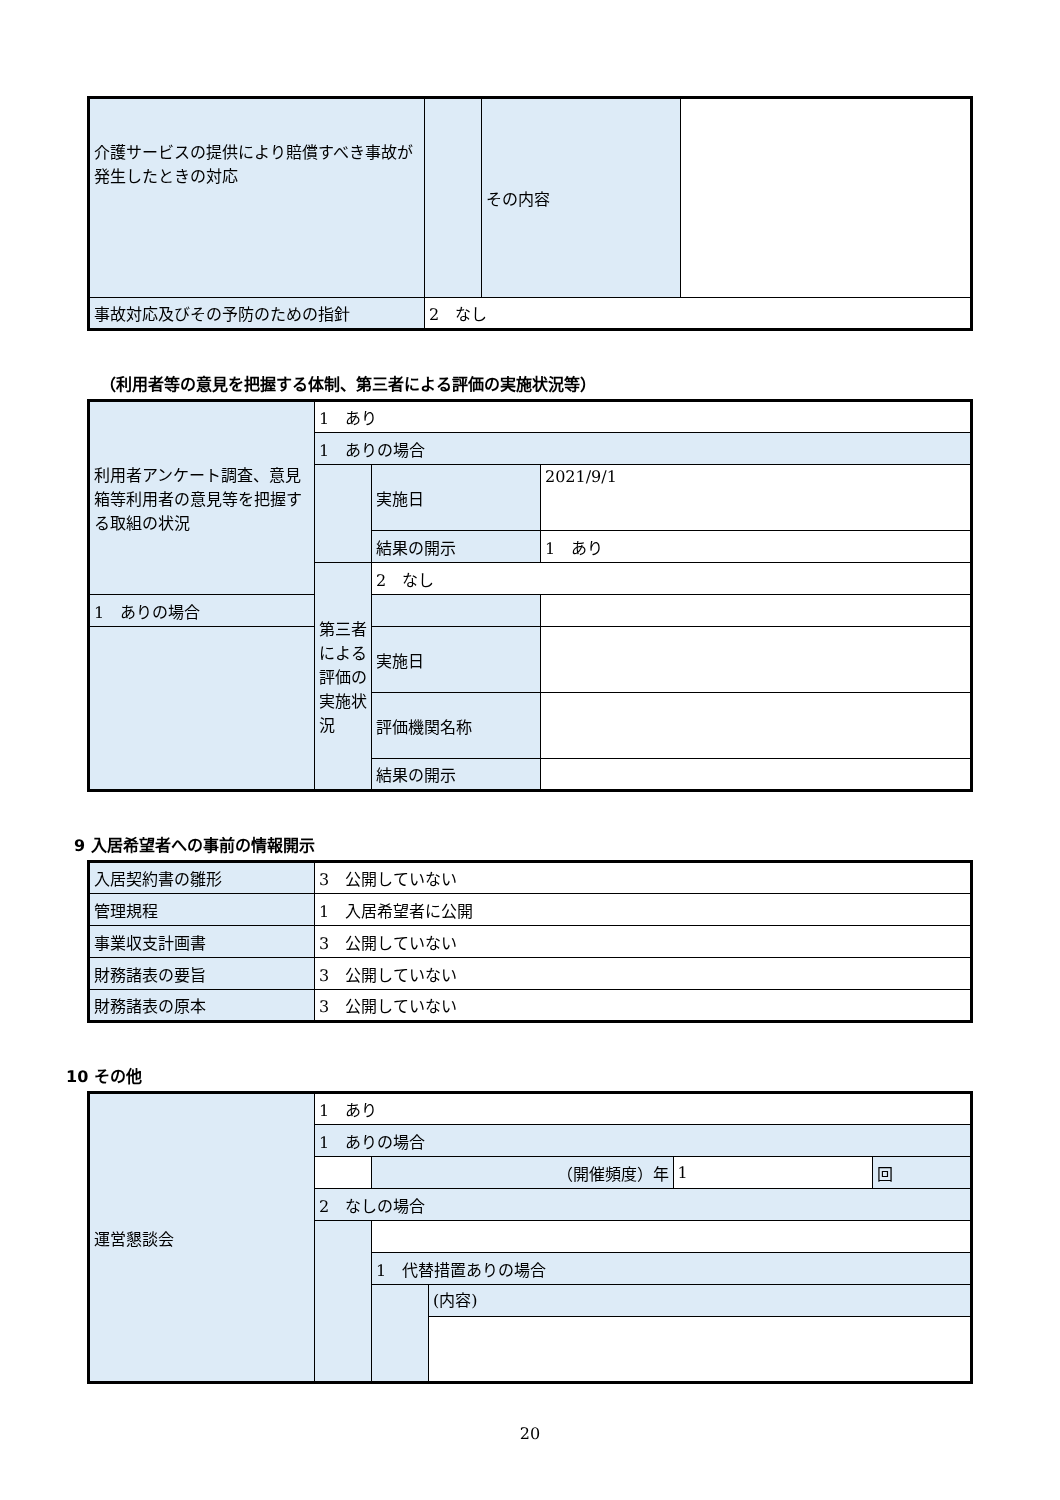| 介護サービスの提供により賠償すべき事故が発生したときの対応 | | その内容 | |
| 事故対応及びその予防のための指針 | 2 なし | | |
（利用者等の意見を把握する体制、第三者による評価の実施状況等）
| 利用者アンケート調査、意見箱等利用者の意見等を把握する取組の状況 | 1 あり | | |
| | 1 ありの場合 | | |
| | | 実施日 | 2021/9/1 |
| | | 結果の開示 | 1 あり |
| | 第三者による評価の実施状況 | 2 なし | |
| 1 ありの場合 | | | |
| | | 実施日 | |
| | | 評価機関名称 | |
| | | 結果の開示 | |
9 入居希望者への事前の情報開示
| 入居契約書の雛形 | 3 公開していない |
| 管理規程 | 1 入居希望者に公開 |
| 事業収支計画書 | 3 公開していない |
| 財務諸表の要旨 | 3 公開していない |
| 財務諸表の原本 | 3 公開していない |
10 その他
| 運営懇談会 | 1 あり | | | | |
| | 1 ありの場合 | | | | |
| | | （開催頻度）年 | | 1 | 回 |
| | 2 なしの場合 | | | | |
| | | 1 代替措置ありの場合 | | | |
| | | | (内容) | | |
20